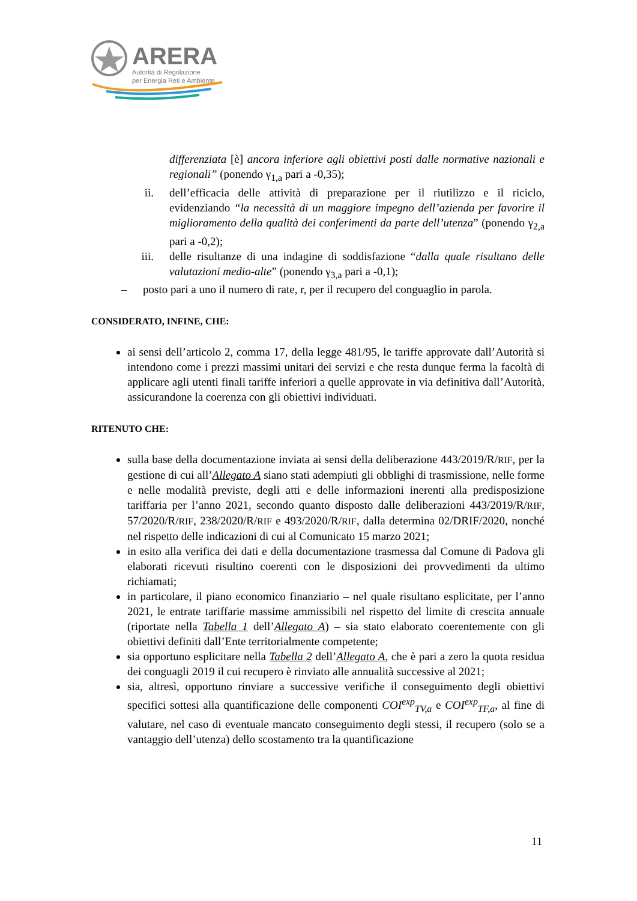ARERA
Autorità di Regolazione
per Energia Reti e Ambiente
differenziata [è] ancora inferiore agli obiettivi posti dalle normative nazionali e regionali” (ponendo γ<sub>1,a</sub> pari a -0,35);
ii. dell’efficacia delle attività di preparazione per il riutilizzo e il riciclo, evidenziando “la necessità di un maggiore impegno dell’azienda per favorire il miglioramento della qualità dei conferimenti da parte dell’utenza” (ponendo γ<sub>2,a</sub> pari a -0,2);
iii. delle risultanze di una indagine di soddisfazione “dalla quale risultano delle valutazioni medio-alte” (ponendo γ<sub>3,a</sub> pari a -0,1);
– posto pari a uno il numero di rate, r, per il recupero del conguaglio in parola.
CONSIDERATO, INFINE, CHE:
ai sensi dell’articolo 2, comma 17, della legge 481/95, le tariffe approvate dall’Autorità si intendono come i prezzi massimi unitari dei servizi e che resta dunque ferma la facoltà di applicare agli utenti finali tariffe inferiori a quelle approvate in via definitiva dall’Autorità, assicurandone la coerenza con gli obiettivi individuati.
RITENUTO CHE:
sulla base della documentazione inviata ai sensi della deliberazione 443/2019/R/RIF, per la gestione di cui all’Allegato A siano stati adempiuti gli obblighi di trasmissione, nelle forme e nelle modalità previste, degli atti e delle informazioni inerenti alla predisposizione tariffaria per l’anno 2021, secondo quanto disposto dalle deliberazioni 443/2019/R/RIF, 57/2020/R/RIF, 238/2020/R/RIF e 493/2020/R/RIF, dalla determina 02/DRIF/2020, nonché nel rispetto delle indicazioni di cui al Comunicato 15 marzo 2021;
in esito alla verifica dei dati e della documentazione trasmessa dal Comune di Padova gli elaborati ricevuti risultino coerenti con le disposizioni dei provvedimenti da ultimo richiamati;
in particolare, il piano economico finanziario – nel quale risultano esplicitate, per l’anno 2021, le entrate tariffarie massime ammissibili nel rispetto del limite di crescita annuale (riportate nella Tabella 1 dell’Allegato A) – sia stato elaborato coerentemente con gli obiettivi definiti dall’Ente territorialmente competente;
sia opportuno esplicitare nella Tabella 2 dell’Allegato A, che è pari a zero la quota residua dei conguagli 2019 il cui recupero è rinviato alle annualità successive al 2021;
sia, altresì, opportuno rinviare a successive verifiche il conseguimento degli obiettivi specifici sottesi alla quantificazione delle componenti COI<sup>exp</sup><sub>TV,a</sub> e COI<sup>exp</sup><sub>TF,a</sub>, al fine di valutare, nel caso di eventuale mancato conseguimento degli stessi, il recupero (solo se a vantaggio dell’utenza) dello scostamento tra la quantificazione
11